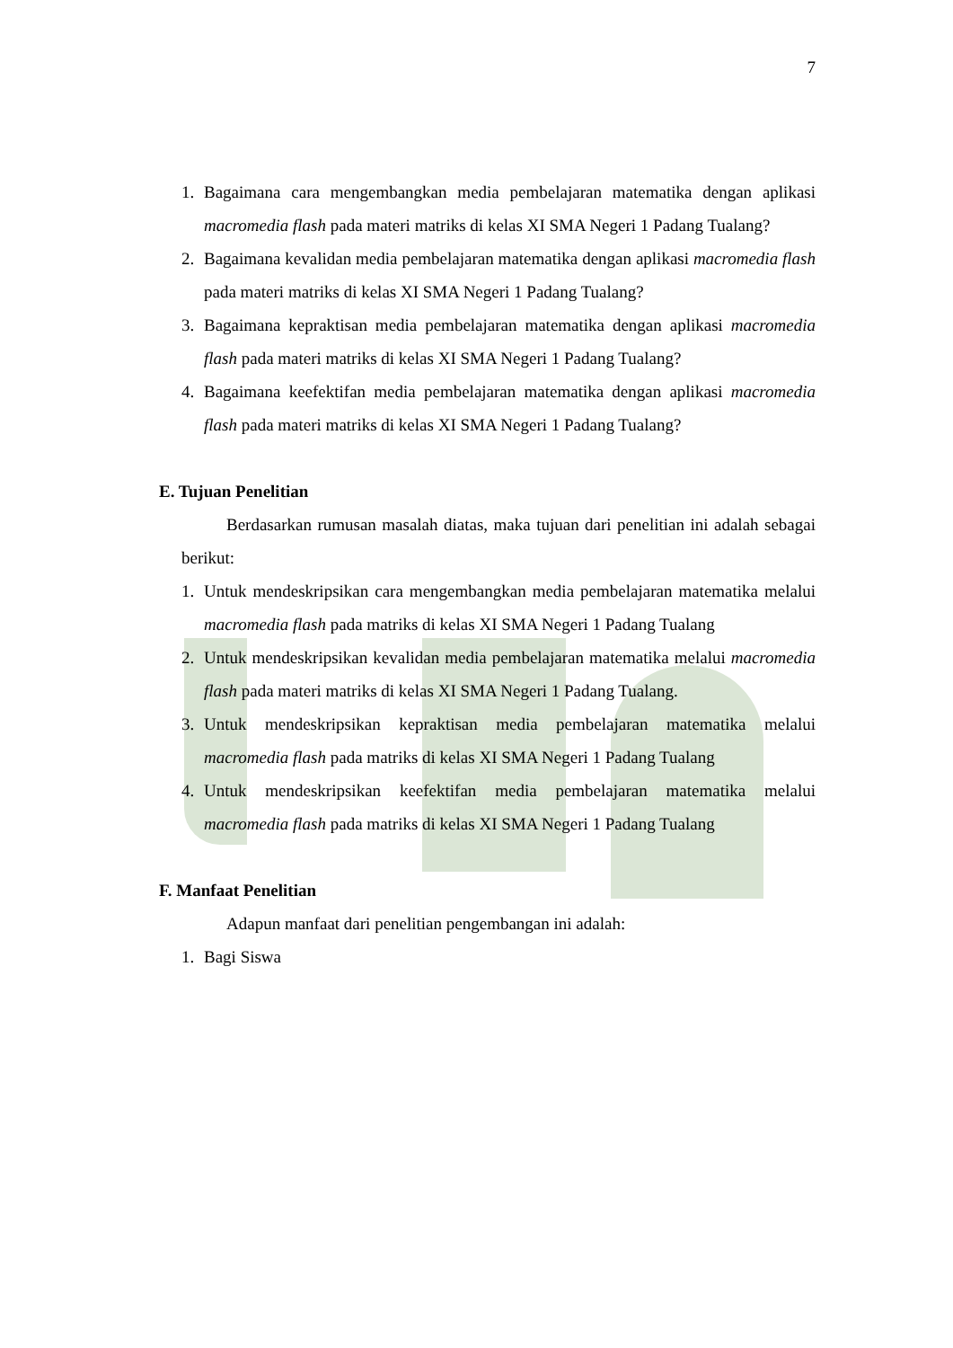7
1. Bagaimana cara mengembangkan media pembelajaran matematika dengan aplikasi macromedia flash pada materi matriks di kelas XI SMA Negeri 1 Padang Tualang?
2. Bagaimana kevalidan media pembelajaran matematika dengan aplikasi macromedia flash pada materi matriks di kelas XI SMA Negeri 1 Padang Tualang?
3. Bagaimana kepraktisan media pembelajaran matematika dengan aplikasi macromedia flash pada materi matriks di kelas XI SMA Negeri 1 Padang Tualang?
4. Bagaimana keefektifan media pembelajaran matematika dengan aplikasi macromedia flash pada materi matriks di kelas XI SMA Negeri 1 Padang Tualang?
E. Tujuan Penelitian
Berdasarkan rumusan masalah diatas, maka tujuan dari penelitian ini adalah sebagai berikut:
1. Untuk mendeskripsikan cara mengembangkan media pembelajaran matematika melalui macromedia flash pada matriks di kelas XI SMA Negeri 1 Padang Tualang
2. Untuk mendeskripsikan kevalidan media pembelajaran matematika melalui macromedia flash pada materi matriks di kelas XI SMA Negeri 1 Padang Tualang.
3. Untuk mendeskripsikan kepraktisan media pembelajaran matematika melalui macromedia flash pada matriks di kelas XI SMA Negeri 1 Padang Tualang
4. Untuk mendeskripsikan keefektifan media pembelajaran matematika melalui macromedia flash pada matriks di kelas XI SMA Negeri 1 Padang Tualang
F. Manfaat Penelitian
Adapun manfaat dari penelitian pengembangan ini adalah:
1. Bagi Siswa